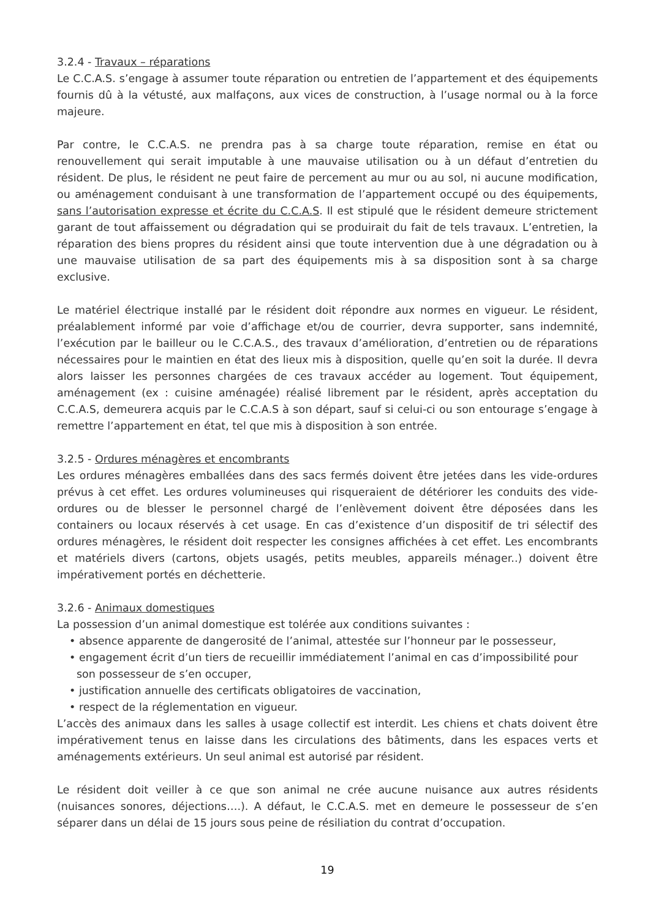3.2.4 - Travaux – réparations
Le C.C.A.S. s’engage à assumer toute réparation ou entretien de l’appartement et des équipements fournis dû à la vétusté, aux malfaçons, aux vices de construction, à l’usage normal ou à la force majeure.
Par contre, le C.C.A.S. ne prendra pas à sa charge toute réparation, remise en état ou renouvellement qui serait imputable à une mauvaise utilisation ou à un défaut d’entretien du résident. De plus, le résident ne peut faire de percement au mur ou au sol, ni aucune modification, ou aménagement conduisant à une transformation de l’appartement occupé ou des équipements, sans l’autorisation expresse et écrite du C.C.A.S. Il est stipulé que le résident demeure strictement garant de tout affaissement ou dégradation qui se produirait du fait de tels travaux. L’entretien, la réparation des biens propres du résident ainsi que toute intervention due à une dégradation ou à une mauvaise utilisation de sa part des équipements mis à sa disposition sont à sa charge exclusive.
Le matériel électrique installé par le résident doit répondre aux normes en vigueur. Le résident, préalablement informé par voie d’affichage et/ou de courrier, devra supporter, sans indemnité, l’exécution par le bailleur ou le C.C.A.S., des travaux d’amélioration, d’entretien ou de réparations nécessaires pour le maintien en état des lieux mis à disposition, quelle qu’en soit la durée. Il devra alors laisser les personnes chargées de ces travaux accéder au logement. Tout équipement, aménagement (ex : cuisine aménagée) réalisé librement par le résident, après acceptation du C.C.A.S, demeurera acquis par le C.C.A.S à son départ, sauf si celui-ci ou son entourage s’engage à remettre l’appartement en état, tel que mis à disposition à son entrée.
3.2.5 - Ordures ménagères et encombrants
Les ordures ménagères emballées dans des sacs fermés doivent être jetées dans les vide-ordures prévus à cet effet. Les ordures volumineuses qui risqueraient de détériorer les conduits des vide-ordures ou de blesser le personnel chargé de l’enlèvement doivent être déposées dans les containers ou locaux réservés à cet usage. En cas d’existence d’un dispositif de tri sélectif des ordures ménagères, le résident doit respecter les consignes affichées à cet effet. Les encombrants et matériels divers (cartons, objets usagés, petits meubles, appareils ménager..) doivent être impérativement portés en déchetterie.
3.2.6 - Animaux domestiques
La possession d’un animal domestique est tolérée aux conditions suivantes :
• absence apparente de dangerosité de l’animal, attestée sur l’honneur par le possesseur,
• engagement écrit d’un tiers de recueillir immédiatement l’animal en cas d’impossibilité pour son possesseur de s’en occuper,
• justification annuelle des certificats obligatoires de vaccination,
• respect de la réglementation en vigueur.
L’accès des animaux dans les salles à usage collectif est interdit. Les chiens et chats doivent être impérativement tenus en laisse dans les circulations des bâtiments, dans les espaces verts et aménagements extérieurs. Un seul animal est autorisé par résident.
Le résident doit veiller à ce que son animal ne crée aucune nuisance aux autres résidents (nuisances sonores, déjections….). A défaut, le C.C.A.S. met en demeure le possesseur de s’en séparer dans un délai de 15 jours sous peine de résiliation du contrat d’occupation.
19